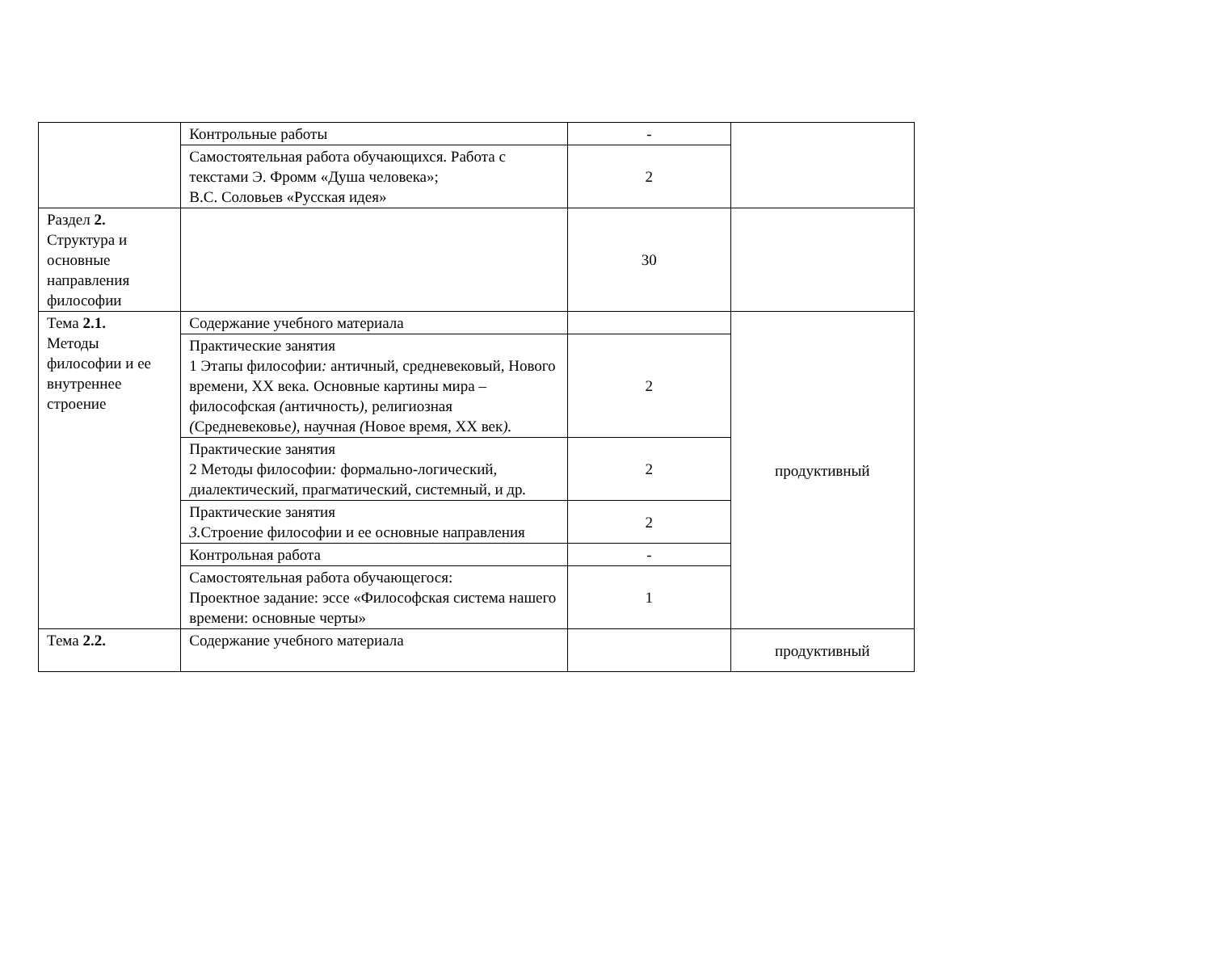| | Контрольные работы | - | |
| | Самостоятельная работа обучающихся. Работа с текстами Э. Фромм «Душа человека»; В.С. Соловьев «Русская идея» | 2 | |
| Раздел 2. Структура и основные направления философии | | 30 | |
| Тема 2.1. Методы философии и ее внутреннее строение | Содержание учебного материала | | продуктивный |
| | Практические занятия 1 Этапы философии : античный , средневековый , Нового времени , XX века . Основные картины мира – философская ( античность ), религиозная ( Средневековье ), научная ( Новое время , XX век ). | 2 | |
| | Практические занятия 2 Методы философии : формально-логический , диалектический , прагматический , системный , и др . | 2 | |
| | Практические занятия 3. Строение философии и ее основные направления | 2 | |
| | Контрольная работа | - | |
| | Самостоятельная работа обучающегося: Проектное задание: эссе «Философская система нашего времени: основные черты» | 1 | |
| Тема 2.2. | Содержание учебного материала | | продуктивный |